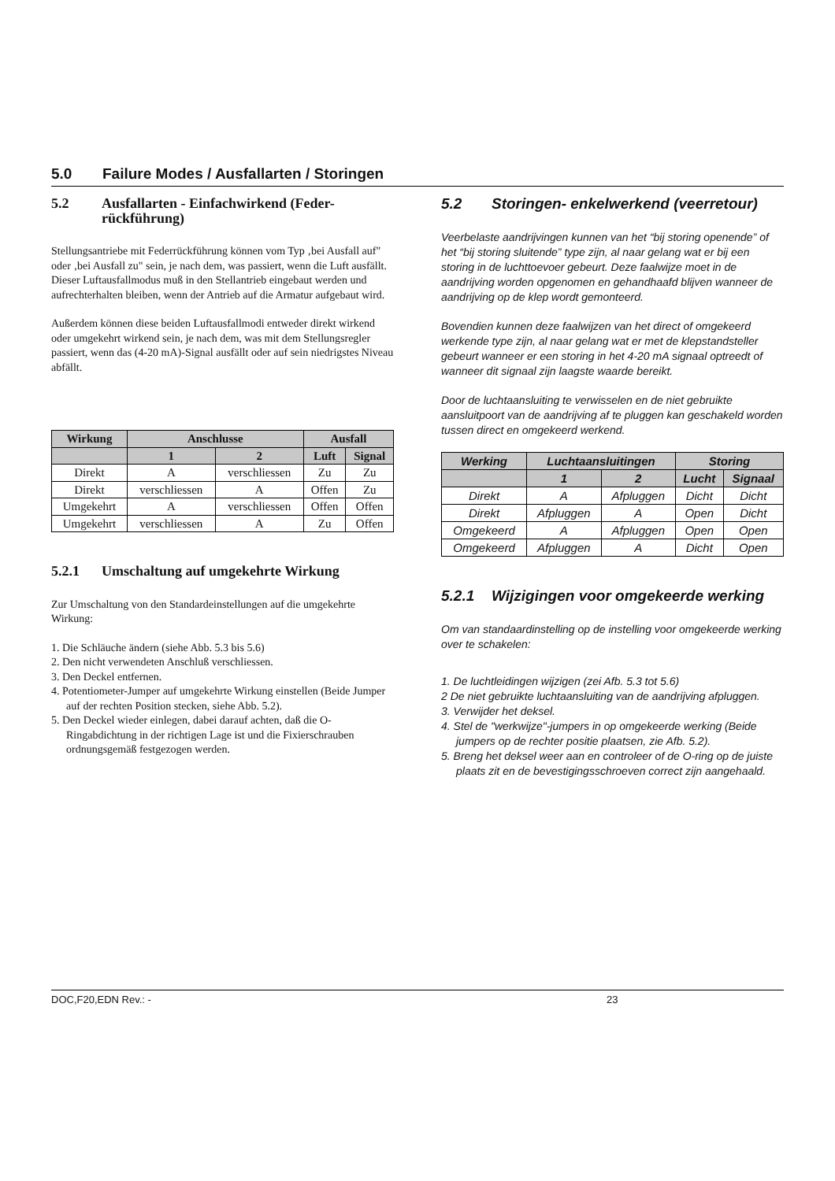5.0 Failure Modes / Ausfallarten / Storingen
5.2 Ausfallarten - Einfachwirkend (Feder-rückführung)
Stellungsantriebe mit Federrückführung können vom Typ ‚bei Ausfall auf" oder ‚bei Ausfall zu" sein, je nach dem, was passiert, wenn die Luft ausfällt. Dieser Luftausfallmodus muß in den Stellantrieb eingebaut werden und aufrechterhalten bleiben, wenn der Antrieb auf die Armatur aufgebaut wird.
Außerdem können diese beiden Luftausfallmodi entweder direkt wirkend oder umgekehrt wirkend sein, je nach dem, was mit dem Stellungsregler passiert, wenn das (4-20 mA)-Signal ausfällt oder auf sein niedrigstes Niveau abfällt.
| Wirkung | Anschlusse | | Ausfall | |
| --- | --- | --- | --- | --- |
| | 1 | 2 | Luft | Signal |
| Direkt | A | verschliessen | Zu | Zu |
| Direkt | verschliessen | A | Offen | Zu |
| Umgekehrt | A | verschliessen | Offen | Offen |
| Umgekehrt | verschliessen | A | Zu | Offen |
5.2.1 Umschaltung auf umgekehrte Wirkung
Zur Umschaltung von den Standardeinstellungen auf die umgekehrte Wirkung:
1. Die Schläuche ändern (siehe Abb. 5.3 bis 5.6)
2. Den nicht verwendeten Anschluß verschliessen.
3. Den Deckel entfernen.
4. Potentiometer-Jumper auf umgekehrte Wirkung einstellen (Beide Jumper auf der rechten Position stecken, siehe Abb. 5.2).
5. Den Deckel wieder einlegen, dabei darauf achten, daß die O-Ringabdichtung in der richtigen Lage ist und die Fixierschrauben ordnungsgemäß festgezogen werden.
5.2 Storingen- enkelwerkend (veerretour)
Veerbelaste aandrijvingen kunnen van het “bij storing openende” of het “bij storing sluitende” type zijn, al naar gelang wat er bij een storing in de luchttoevoer gebeurt. Deze faalwijze moet in de aandrijving worden opgenomen en gehandhaafd blijven wanneer de aandrijving op de klep wordt gemonteerd.
Bovendien kunnen deze faalwijzen van het direct of omgekeerd werkende type zijn, al naar gelang wat er met de klepstandsteller gebeurt wanneer er een storing in het 4-20 mA signaal optreedt of wanneer dit signaal zijn laagste waarde bereikt.
Door de luchtaansluiting te verwisselen en de niet gebruikte aansluitpoort van de aandrijving af te pluggen kan geschakeld worden tussen direct en omgekeerd werkend.
| Werking | Luchtaansluitingen | | Storing | |
| --- | --- | --- | --- | --- |
| | 1 | 2 | Lucht | Signaal |
| Direkt | A | Afpluggen | Dicht | Dicht |
| Direkt | Afpluggen | A | Open | Dicht |
| Omgekeerd | A | Afpluggen | Open | Open |
| Omgekeerd | Afpluggen | A | Dicht | Open |
5.2.1 Wijzigingen voor omgekeerde werking
Om van standaardinstelling op de instelling voor omgekeerde werking over te schakelen:
1. De luchtleidingen wijzigen (zei Afb. 5.3 tot 5.6)
2 De niet gebruikte luchtaansluiting van de aandrijving afpluggen.
3. Verwijder het deksel.
4. Stel de "werkwijze"-jumpers in op omgekeerde werking (Beide jumpers op de rechter positie plaatsen, zie Afb. 5.2).
5. Breng het deksel weer aan en controleer of de O-ring op de juiste plaats zit en de bevestigingsschroeven correct zijn aangehaald.
DOC,F20,EDN Rev.: - 23